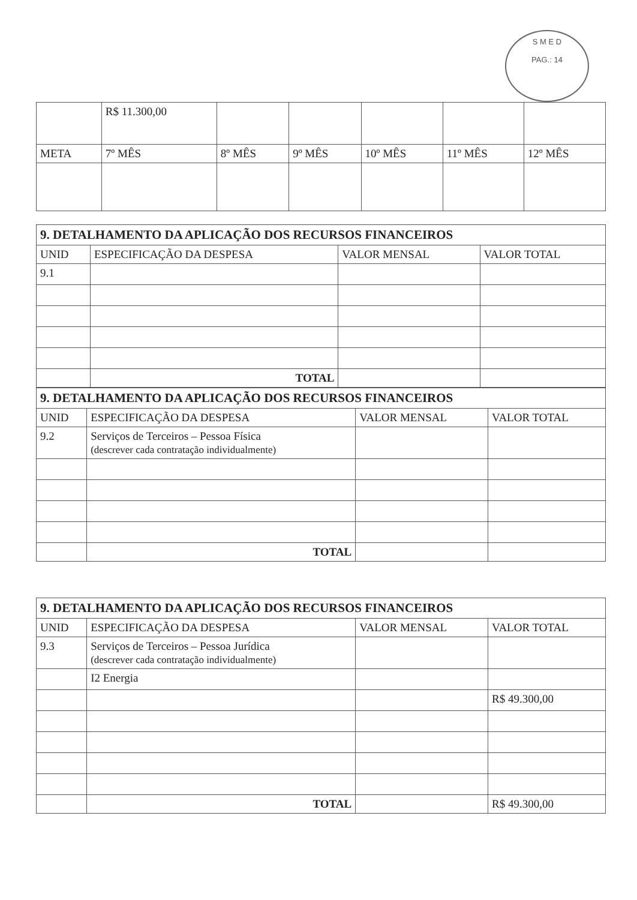S M E D
PAG.: 14
| | R$ 11.300,00 | | | | | |
| META | 7º MÊS | 8º MÊS | 9º MÊS | 10º MÊS | 11º MÊS | 12º MÊS |
| 9. DETALHAMENTO DA APLICAÇÃO DOS RECURSOS FINANCEIROS | | | |
| UNID | ESPECIFICAÇÃO DA DESPESA | VALOR MENSAL | VALOR TOTAL |
| 9.1 | | | |
| | TOTAL | | |
| 9. DETALHAMENTO DA APLICAÇÃO DOS RECURSOS FINANCEIROS | | | |
| UNID | ESPECIFICAÇÃO DA DESPESA | VALOR MENSAL | VALOR TOTAL |
| 9.2 | Serviços de Terceiros – Pessoa Física (descrever cada contratação individualmente) | | |
| | TOTAL | | |
| 9. DETALHAMENTO DA APLICAÇÃO DOS RECURSOS FINANCEIROS | | | |
| UNID | ESPECIFICAÇÃO DA DESPESA | VALOR MENSAL | VALOR TOTAL |
| 9.3 | Serviços de Terceiros – Pessoa Jurídica (descrever cada contratação individualmente) | | |
| | I2 Energia | | |
| | | | R$ 49.300,00 |
| | TOTAL | | R$ 49.300,00 |